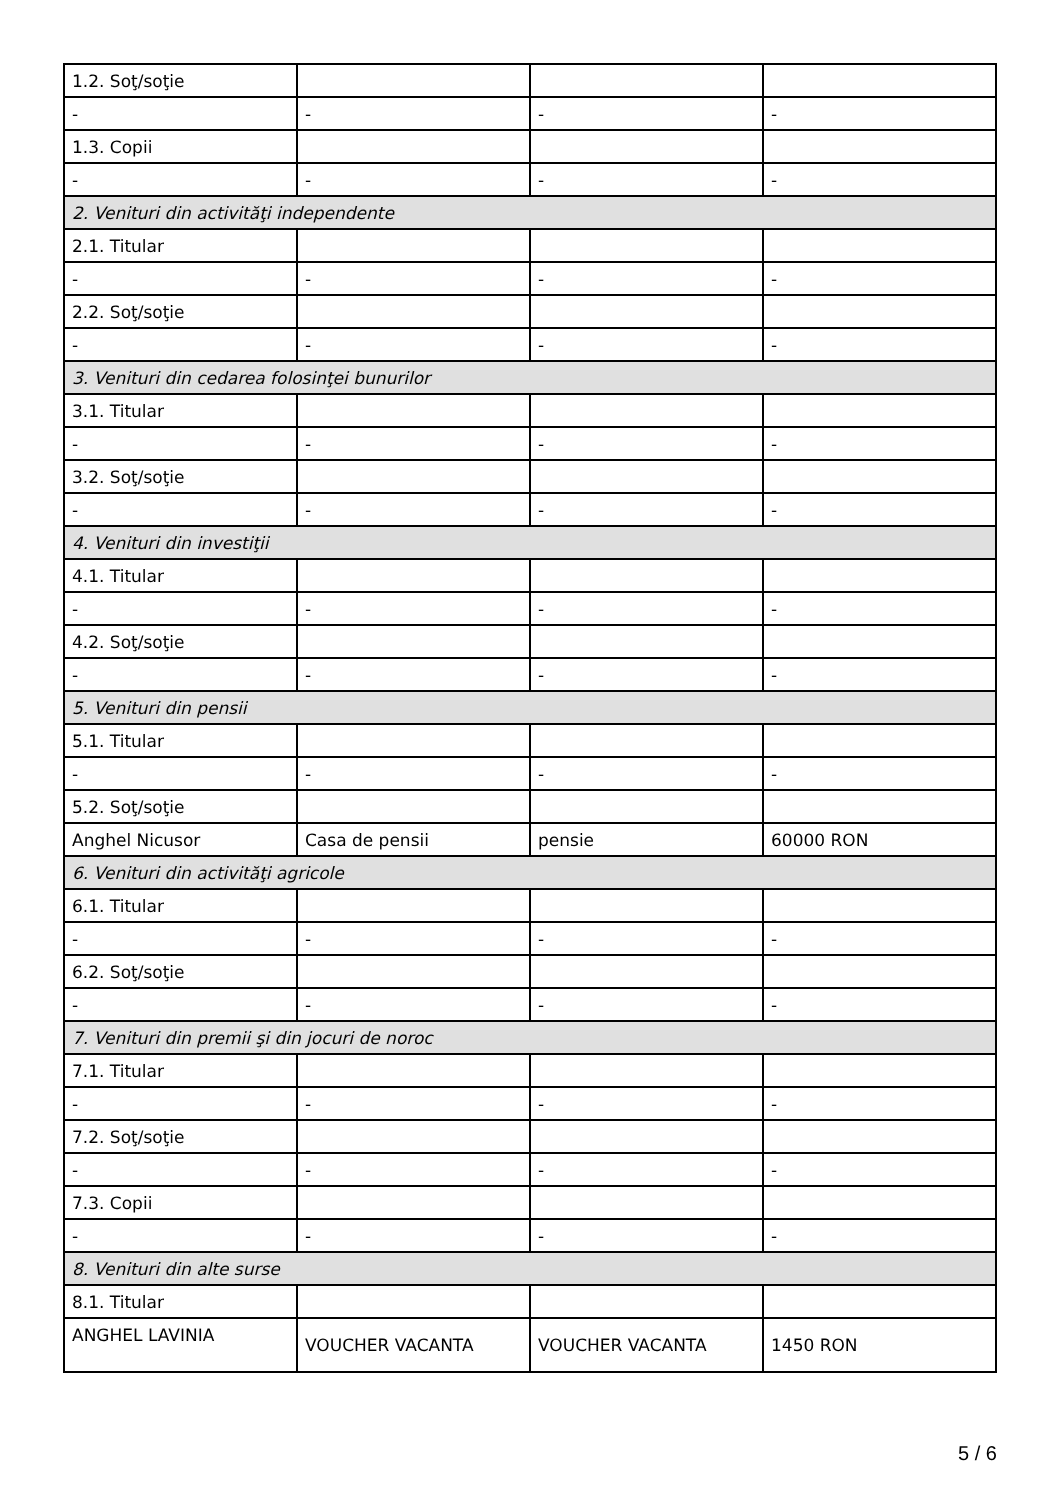| 1.2. Soţ/soţie | | | |
| - | - | - | - |
| 1.3. Copii | | | |
| - | - | - | - |
| 2. Venituri din activităţi independente | | | |
| 2.1. Titular | | | |
| - | - | - | - |
| 2.2. Soţ/soţie | | | |
| - | - | - | - |
| 3. Venituri din cedarea folosinţei bunurilor | | | |
| 3.1. Titular | | | |
| - | - | - | - |
| 3.2. Soţ/soţie | | | |
| - | - | - | - |
| 4. Venituri din investiţii | | | |
| 4.1. Titular | | | |
| - | - | - | - |
| 4.2. Soţ/soţie | | | |
| - | - | - | - |
| 5. Venituri din pensii | | | |
| 5.1. Titular | | | |
| - | - | - | - |
| 5.2. Soţ/soţie | | | |
| Anghel Nicusor | Casa de pensii | pensie | 60000 RON |
| 6. Venituri din activităţi agricole | | | |
| 6.1. Titular | | | |
| - | - | - | - |
| 6.2. Soţ/soţie | | | |
| - | - | - | - |
| 7. Venituri din premii şi din jocuri de noroc | | | |
| 7.1. Titular | | | |
| - | - | - | - |
| 7.2. Soţ/soţie | | | |
| - | - | - | - |
| 7.3. Copii | | | |
| - | - | - | - |
| 8. Venituri din alte surse | | | |
| 8.1. Titular | | | |
| ANGHEL LAVINIA | VOUCHER VACANTA | VOUCHER VACANTA | 1450 RON |
5 / 6